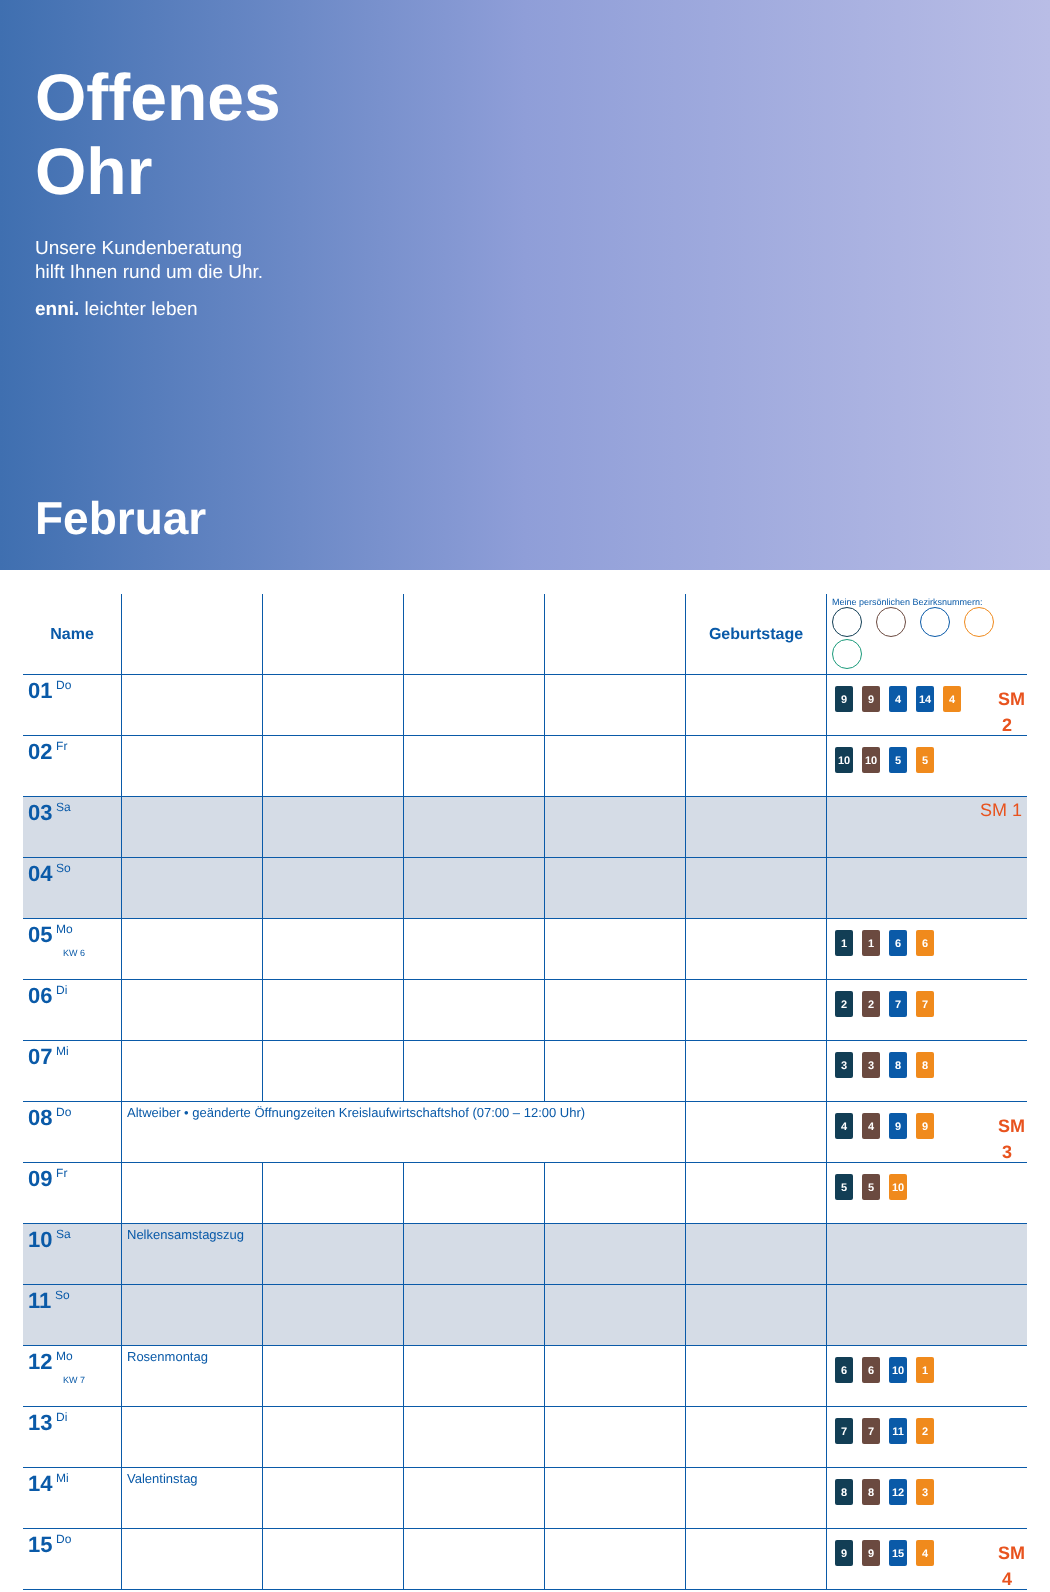Offenes
Ohr
Unsere Kundenberatung
hilft Ihnen rund um die Uhr.
enni. leichter leben
Februar
| Name | | | | | Geburtstage | Meine persönlichen Bezirksnummern: |
| --- | --- | --- | --- | --- | --- | --- |
| 01 Do | | | | | | SM 2 9 9 4 14 4 |
| 02 Fr | | | | | | 10 10 5 5 |
| 03 Sa | | | | | | SM 1 |
| 04 So | | | | | | |
| 05 Mo KW 6 | | | | | | 1 1 6 6 |
| 06 Di | | | | | | 2 2 7 7 |
| 07 Mi | | | | | | 3 3 8 8 |
| 08 Do | Altweiber • geänderte Öffnungzeiten Kreislaufwirtschaftshof (07:00 – 12:00 Uhr) | | | | | SM 3 4 4 9 9 |
| 09 Fr | | | | | | 5 5 10 |
| 10 Sa | Nelkensamstagszug | | | | | |
| 11 So | | | | | | |
| 12 Mo KW 7 | Rosenmontag | | | | | 6 6 10 1 |
| 13 Di | | | | | | 7 7 11 2 |
| 14 Mi | Valentinstag | | | | | 8 8 12 3 |
| 15 Do | | | | | | SM 4 9 9 15 4 |